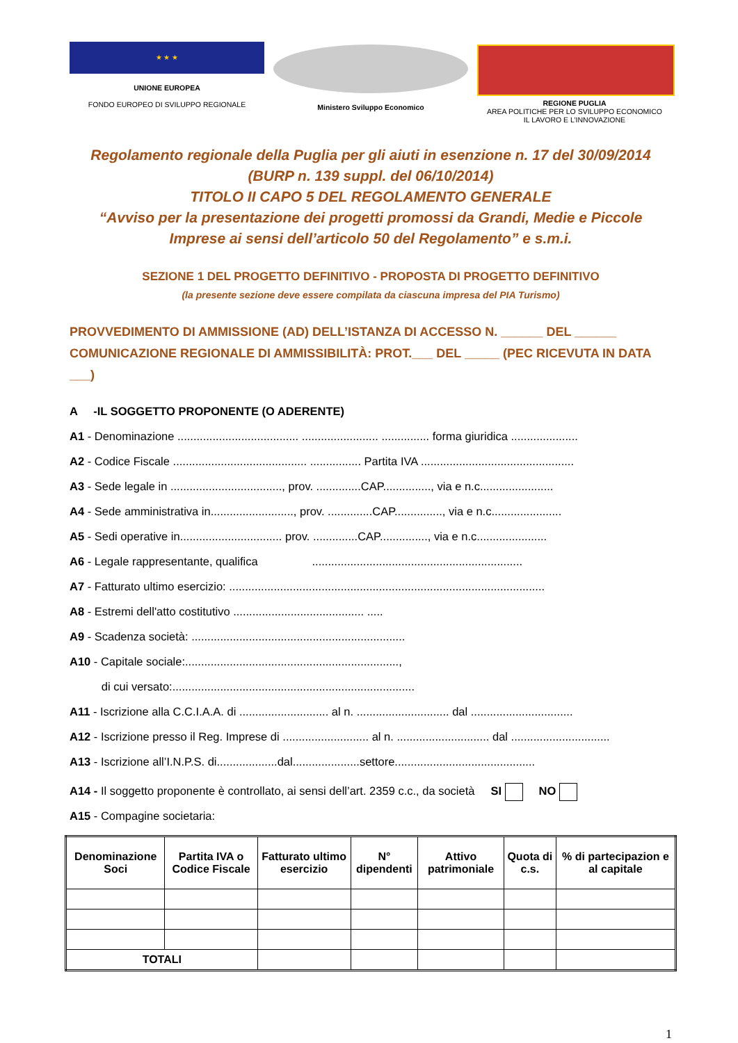★ ★ ★
UNIONE EUROPEA
FONDO EUROPEO DI SVILUPPO REGIONALE
Ministero Sviluppo Economico REGIONE PUGLIA
AREA POLITICHE PER LO SVILUPPO ECONOMICO
IL LAVORO E L’INNOVAZIONE
Regolamento regionale della Puglia per gli aiuti in esenzione n. 17 del 30/09/2014
(BURP n. 139 suppl. del 06/10/2014)
TITOLO II CAPO 5 DEL REGOLAMENTO GENERALE
“Avviso per la presentazione dei progetti promossi da Grandi, Medie e Piccole
Imprese ai sensi dell’articolo 50 del Regolamento” e s.m.i.
SEZIONE 1 DEL PROGETTO DEFINITIVO - PROPOSTA DI PROGETTO DEFINITIVO
(la presente sezione deve essere compilata da ciascuna impresa del PIA Turismo)
PROVVEDIMENTO DI AMMISSIONE (AD) DELL’ISTANZA DI ACCESSO N. ______ DEL ______
COMUNICAZIONE REGIONALE DI AMMISSIBILITÀ: PROT.___ DEL _____ (PEC RICEVUTA IN DATA ___)
A -IL SOGGETTO PROPONENTE (O ADERENTE)
A1 - Denominazione ...................................... ........................ ............... forma giuridica .....................
A2 - Codice Fiscale .......................................... ................ Partita IVA ................................................
A3 - Sede legale in ..................................., prov. ..............CAP..............., via e n.c.......................
A4 - Sede amministrativa in.........................., prov. ..............CAP..............., via e n.c......................
A5 - Sedi operative in................................ prov. ..............CAP..............., via e n.c......................
A6 - Legale rappresentante, qualifica ..................................................................
A7 - Fatturato ultimo esercizio: ...................................................................................................
A8 - Estremi dell'atto costitutivo ......................................... .....
A9 - Scadenza società: ...................................................................
A10 - Capitale sociale:...................................................................,
di cui versato:............................................................................
A11 - Iscrizione alla C.C.I.A.A. di ............................ al n. ............................. dal ................................
A12 - Iscrizione presso il Reg. Imprese di ........................... al n. ............................. dal ...............................
A13 - Iscrizione all’I.N.P.S. di...................dal.....................settore............................................
A14 - Il soggetto proponente è controllato, ai sensi dell’art. 2359 c.c., da società SI NO
A15 - Compagine societaria:
| Denominazione Soci | Partita IVA o Codice Fiscale | Fatturato ultimo esercizio | N° dipendenti | Attivo patrimoniale | Quota di c.s. | % di partecipazion e al capitale |
| --- | --- | --- | --- | --- | --- | --- |
| TOTALI | | | | | | |
1